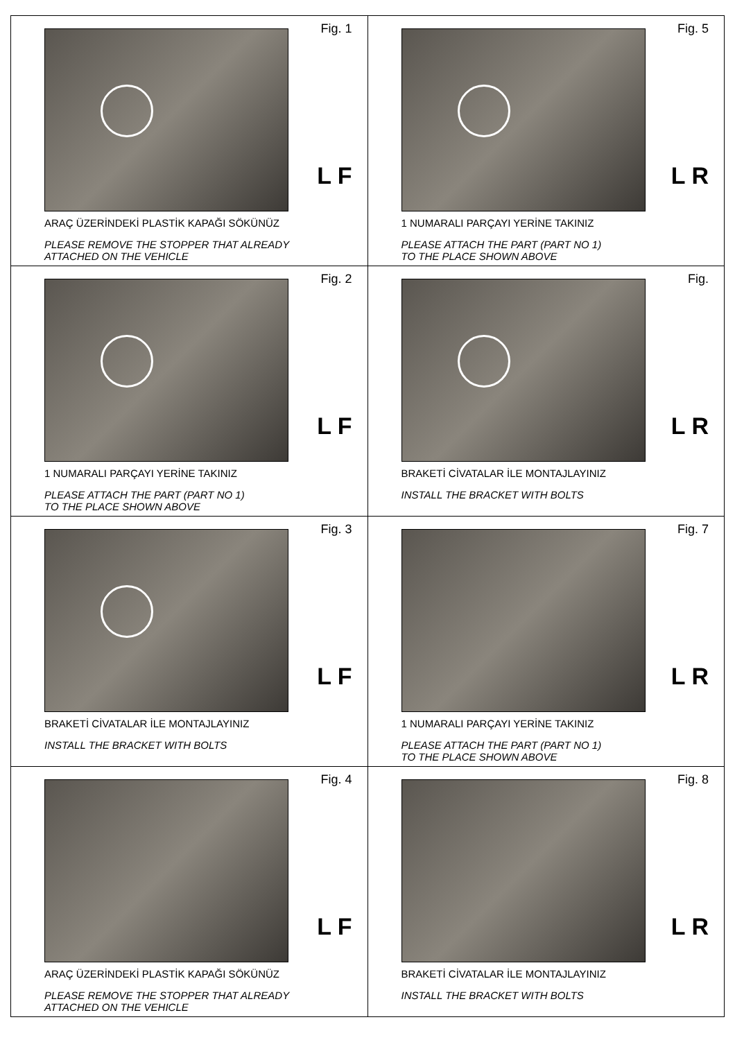| Fig. 1 L F ARAÇ ÜZERİNDEKİ PLASTİK KAPAĞI SÖKÜNÜZ PLEASE REMOVE THE STOPPER THAT ALREADY ATTACHED ON THE VEHICLE | Fig. 5 L R 1 NUMARALI PARÇAYI YERİNE TAKINIZ PLEASE ATTACH THE PART (PART NO 1) TO THE PLACE SHOWN ABOVE |
| Fig. 2 L F 1 NUMARALI PARÇAYI YERİNE TAKINIZ PLEASE ATTACH THE PART (PART NO 1) TO THE PLACE SHOWN ABOVE | Fig. L R BRAKETİ CİVATALAR İLE MONTAJLAYINIZ INSTALL THE BRACKET WITH BOLTS |
| Fig. 3 L F BRAKETİ CİVATALAR İLE MONTAJLAYINIZ INSTALL THE BRACKET WITH BOLTS | Fig. 7 L R 1 NUMARALI PARÇAYI YERİNE TAKINIZ PLEASE ATTACH THE PART (PART NO 1) TO THE PLACE SHOWN ABOVE |
| Fig. 4 L F ARAÇ ÜZERİNDEKİ PLASTİK KAPAĞI SÖKÜNÜZ PLEASE REMOVE THE STOPPER THAT ALREADY ATTACHED ON THE VEHICLE | Fig. 8 L R BRAKETİ CİVATALAR İLE MONTAJLAYINIZ INSTALL THE BRACKET WITH BOLTS |